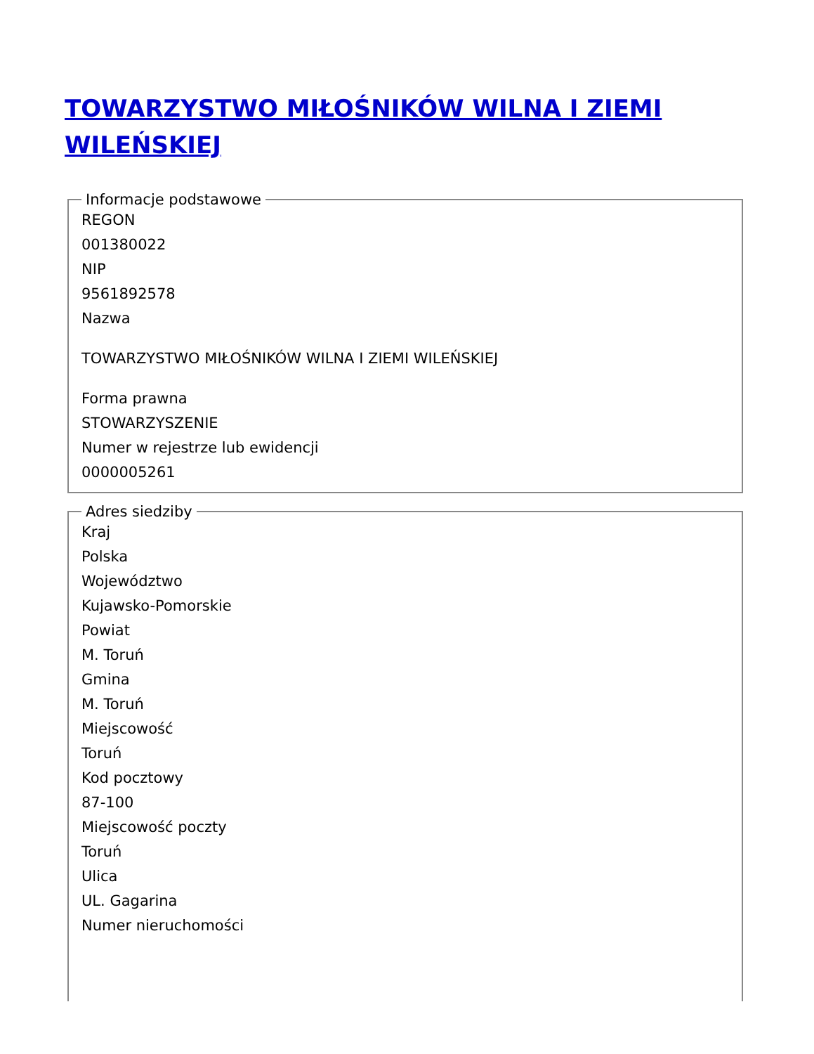TOWARZYSTWO MIŁOŚNIKÓW WILNA I ZIEMI WILEŃSKIEJ
Informacje podstawowe
REGON
001380022
NIP
9561892578
Nazwa
TOWARZYSTWO MIŁOŚNIKÓW WILNA I ZIEMI WILEŃSKIEJ
Forma prawna
STOWARZYSZENIE
Numer w rejestrze lub ewidencji
0000005261
Adres siedziby
Kraj
Polska
Województwo
Kujawsko-Pomorskie
Powiat
M. Toruń
Gmina
M. Toruń
Miejscowość
Toruń
Kod pocztowy
87-100
Miejscowość poczty
Toruń
Ulica
UL. Gagarina
Numer nieruchomości